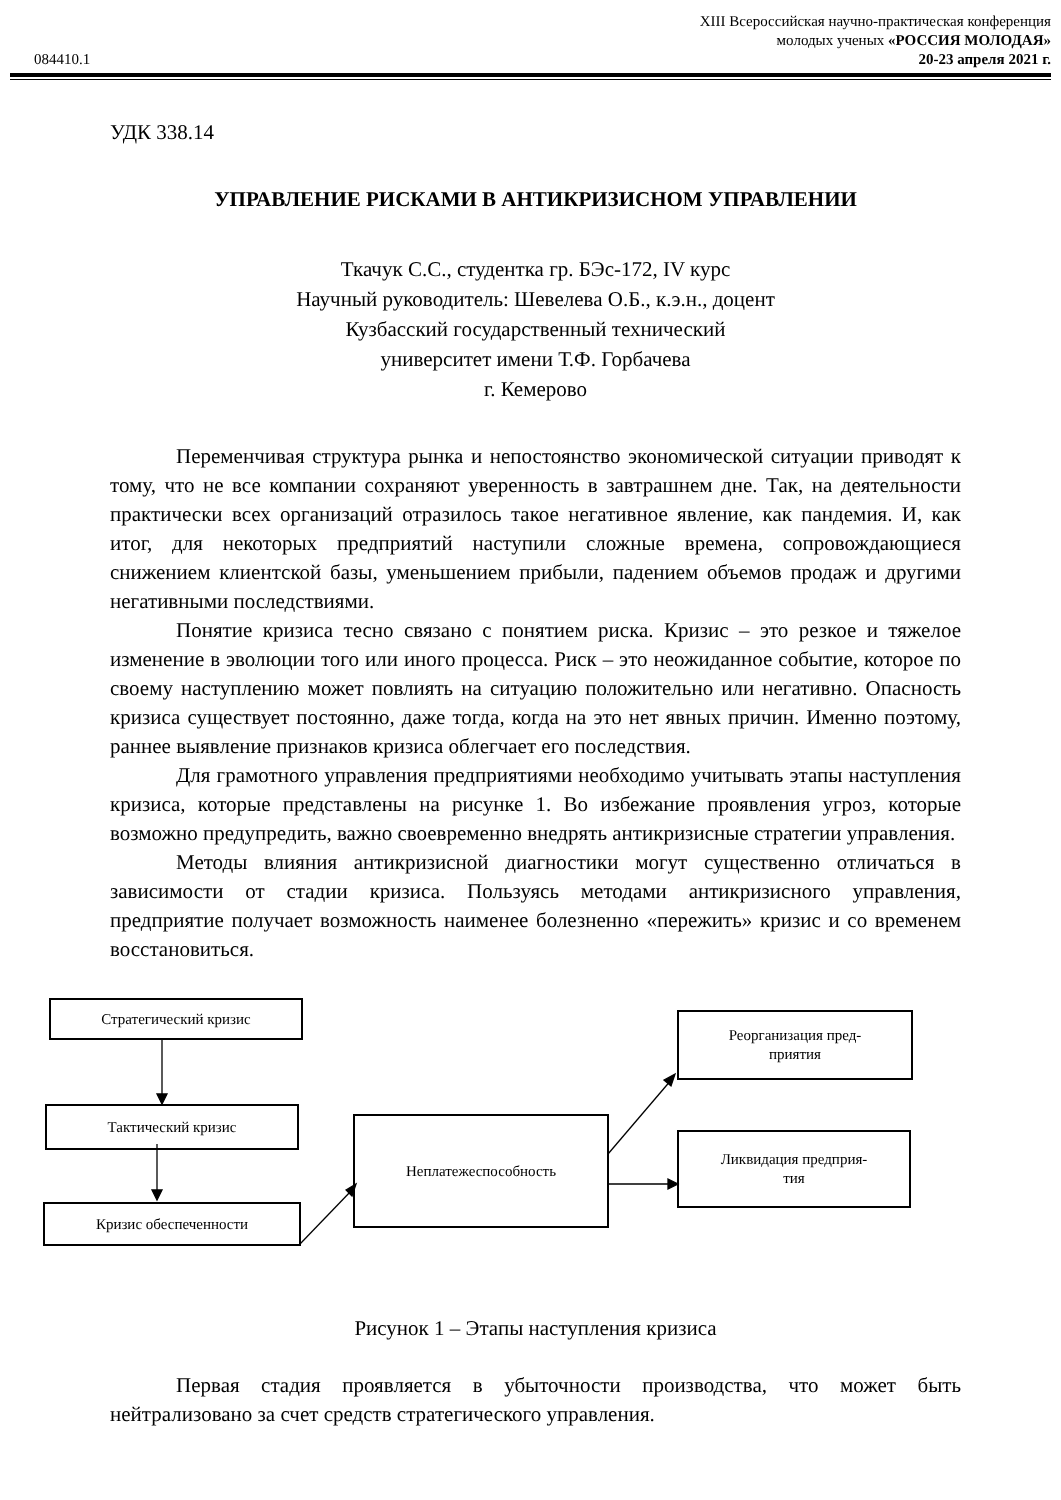XIII Всероссийская научно-практическая конференция
молодых ученых «РОССИЯ МОЛОДАЯ»
084410.1 20-23 апреля 2021 г.
УДК 338.14
УПРАВЛЕНИЕ РИСКАМИ В АНТИКРИЗИСНОМ УПРАВЛЕНИИ
Ткачук С.С., студентка гр. БЭс-172, IV курс
Научный руководитель: Шевелева О.Б., к.э.н., доцент
Кузбасский государственный технический
университет имени Т.Ф. Горбачева
г. Кемерово
Переменчивая структура рынка и непостоянство экономической ситуации приводят к тому, что не все компании сохраняют уверенность в завтрашнем дне. Так, на деятельности практически всех организаций отразилось такое негативное явление, как пандемия. И, как итог, для некоторых предприятий наступили сложные времена, сопровождающиеся снижением клиентской базы, уменьшением прибыли, падением объемов продаж и другими негативными последствиями.
Понятие кризиса тесно связано с понятием риска. Кризис – это резкое и тяжелое изменение в эволюции того или иного процесса. Риск – это неожиданное событие, которое по своему наступлению может повлиять на ситуацию положительно или негативно. Опасность кризиса существует постоянно, даже тогда, когда на это нет явных причин. Именно поэтому, раннее выявление признаков кризиса облегчает его последствия.
Для грамотного управления предприятиями необходимо учитывать этапы наступления кризиса, которые представлены на рисунке 1. Во избежание проявления угроз, которые возможно предупредить, важно своевременно внедрять антикризисные стратегии управления.
Методы влияния антикризисной диагностики могут существенно отличаться в зависимости от стадии кризиса. Пользуясь методами антикризисного управления, предприятие получает возможность наименее болезненно «пережить» кризис и со временем восстановиться.
Стратегический кризис
Тактический кризис
Неплатежеспособность
Кризис обеспеченности
Реорганизация пред-
приятия
Ликвидация предприя-
тия
Рисунок 1 – Этапы наступления кризиса
Первая стадия проявляется в убыточности производства, что может быть нейтрализовано за счет средств стратегического управления.